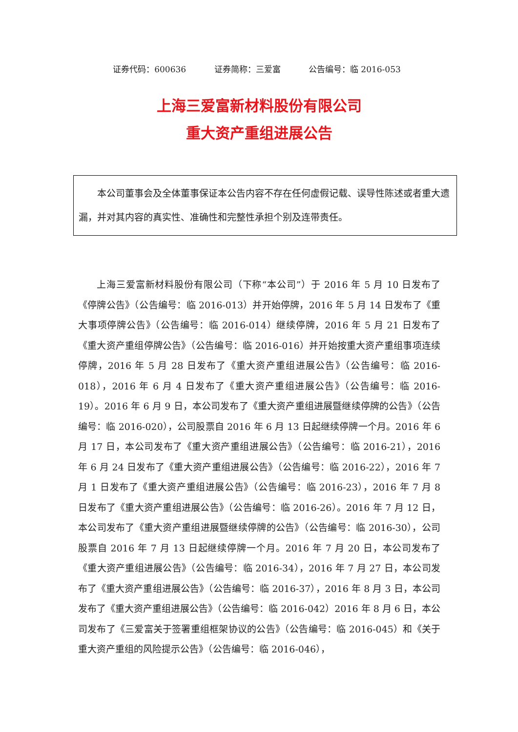证券代码：600636 证券简称：三爱富 公告编号：临 2016-053
上海三爱富新材料股份有限公司
重大资产重组进展公告
  本公司董事会及全体董事保证本公告内容不存在任何虚假记载、误导性陈述或者重大遗漏，并对其内容的真实性、准确性和完整性承担个别及连带责任。
上海三爱富新材料股份有限公司（下称“本公司”）于 2016 年 5 月 10 日发布了《停牌公告》（公告编号：临 2016-013）并开始停牌，2016 年 5 月 14 日发布了《重大事项停牌公告》（公告编号：临 2016-014）继续停牌，2016 年 5 月 21 日发布了《重大资产重组停牌公告》（公告编号：临 2016-016）并开始按重大资产重组事项连续停牌，2016 年 5 月 28 日发布了《重大资产重组进展公告》（公告编号：临 2016-018），2016 年 6 月 4 日发布了《重大资产重组进展公告》（公告编号：临 2016-19）。2016 年 6 月 9 日，本公司发布了《重大资产重组进展暨继续停牌的公告》（公告编号：临 2016-020），公司股票自 2016 年 6 月 13 日起继续停牌一个月。2016 年 6 月 17 日，本公司发布了《重大资产重组进展公告》（公告编号：临 2016-21），2016 年 6 月 24 日发布了《重大资产重组进展公告》（公告编号：临 2016-22），2016 年 7 月 1 日发布了《重大资产重组进展公告》（公告编号：临 2016-23），2016 年 7 月 8 日发布了《重大资产重组进展公告》（公告编号：临 2016-26）。2016 年 7 月 12 日，本公司发布了《重大资产重组进展暨继续停牌的公告》（公告编号：临 2016-30），公司股票自 2016 年 7 月 13 日起继续停牌一个月。2016 年 7 月 20 日，本公司发布了《重大资产重组进展公告》（公告编号：临 2016-34），2016 年 7 月 27 日，本公司发布了《重大资产重组进展公告》（公告编号：临 2016-37），2016 年 8 月 3 日，本公司发布了《重大资产重组进展公告》（公告编号：临 2016-042）2016 年 8 月 6 日，本公司发布了《三爱富关于签署重组框架协议的公告》（公告编号：临 2016-045）和《关于重大资产重组的风险提示公告》（公告编号：临 2016-046），